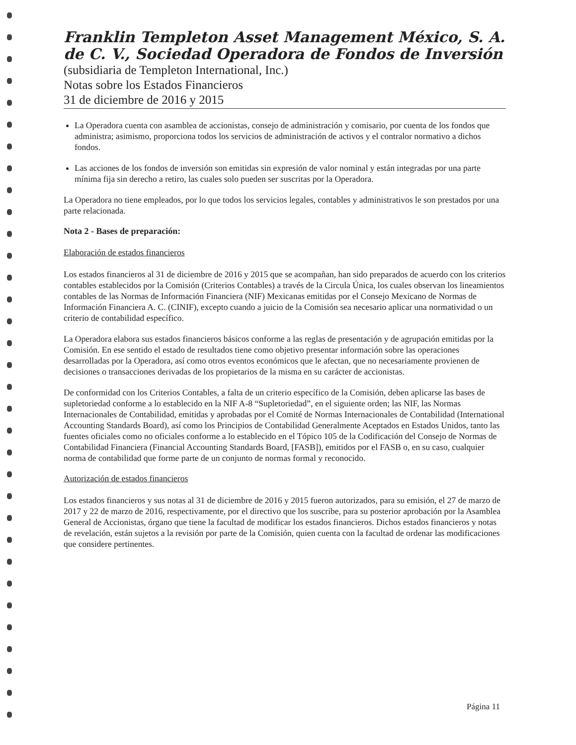Franklin Templeton Asset Management México, S. A. de C. V., Sociedad Operadora de Fondos de Inversión
(subsidiaria de Templeton International, Inc.)
Notas sobre los Estados Financieros
31 de diciembre de 2016 y 2015
La Operadora cuenta con asamblea de accionistas, consejo de administración y comisario, por cuenta de los fondos que administra; asimismo, proporciona todos los servicios de administración de activos y el contralor normativo a dichos fondos.
Las acciones de los fondos de inversión son emitidas sin expresión de valor nominal y están integradas por una parte mínima fija sin derecho a retiro, las cuales solo pueden ser suscritas por la Operadora.
La Operadora no tiene empleados, por lo que todos los servicios legales, contables y administrativos le son prestados por una parte relacionada.
Nota 2 - Bases de preparación:
Elaboración de estados financieros
Los estados financieros al 31 de diciembre de 2016 y 2015 que se acompañan, han sido preparados de acuerdo con los criterios contables establecidos por la Comisión (Criterios Contables) a través de la Circula Única, los cuales observan los lineamientos contables de las Normas de Información Financiera (NIF) Mexicanas emitidas por el Consejo Mexicano de Normas de Información Financiera A. C. (CINIF), excepto cuando a juicio de la Comisión sea necesario aplicar una normatividad o un criterio de contabilidad específico.
La Operadora elabora sus estados financieros básicos conforme a las reglas de presentación y de agrupación emitidas por la Comisión. En ese sentido el estado de resultados tiene como objetivo presentar información sobre las operaciones desarrolladas por la Operadora, así como otros eventos económicos que le afectan, que no necesariamente provienen de decisiones o transacciones derivadas de los propietarios de la misma en su carácter de accionistas.
De conformidad con los Criterios Contables, a falta de un criterio específico de la Comisión, deben aplicarse las bases de supletoriedad conforme a lo establecido en la NIF A-8 “Supletoriedad”, en el siguiente orden; las NIF, las Normas Internacionales de Contabilidad, emitidas y aprobadas por el Comité de Normas Internacionales de Contabilidad (International Accounting Standards Board), así como los Principios de Contabilidad Generalmente Aceptados en Estados Unidos, tanto las fuentes oficiales como no oficiales conforme a lo establecido en el Tópico 105 de la Codificación del Consejo de Normas de Contabilidad Financiera (Financial Accounting Standards Board, [FASB]), emitidos por el FASB o, en su caso, cualquier norma de contabilidad que forme parte de un conjunto de normas formal y reconocido.
Autorización de estados financieros
Los estados financieros y sus notas al 31 de diciembre de 2016 y 2015 fueron autorizados, para su emisión, el 27 de marzo de 2017 y 22 de marzo de 2016, respectivamente, por el directivo que los suscribe, para su posterior aprobación por la Asamblea General de Accionistas, órgano que tiene la facultad de modificar los estados financieros. Dichos estados financieros y notas de revelación, están sujetos a la revisión por parte de la Comisión, quien cuenta con la facultad de ordenar las modificaciones que considere pertinentes.
Página 11